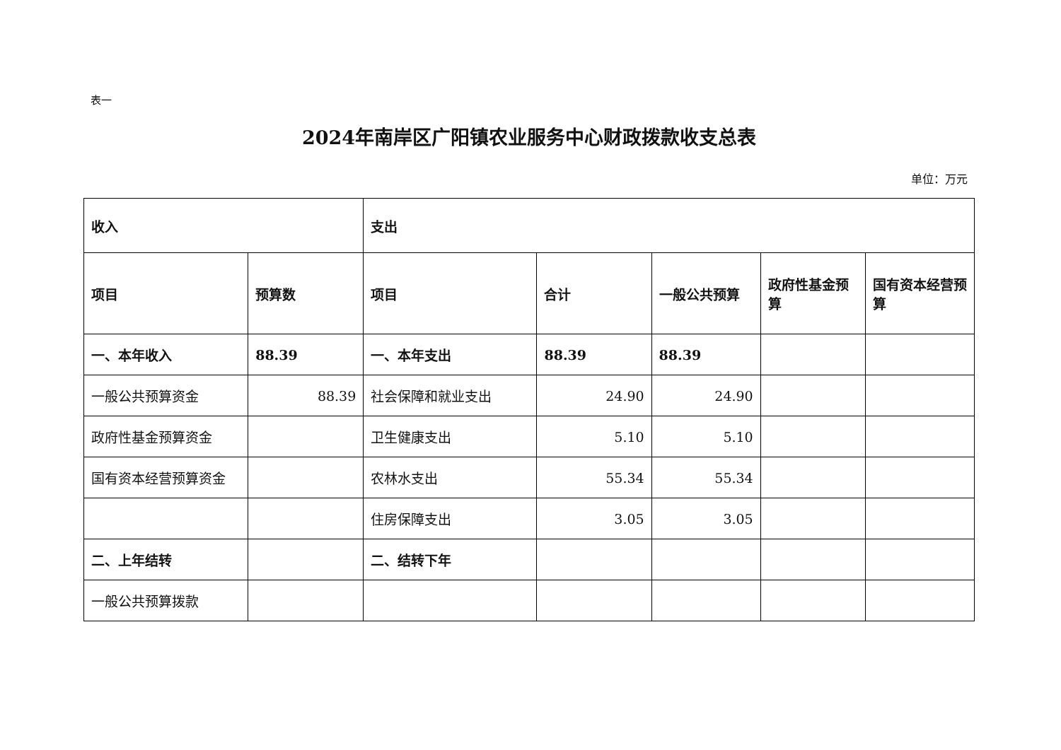表一
2024年南岸区广阳镇农业服务中心财政拨款收支总表
单位：万元
| 收入 | | 支出 | | | | |
| --- | --- | --- | --- | --- | --- | --- |
| 项目 | 预算数 | 项目 | 合计 | 一般公共预算 | 政府性基金预算 | 国有资本经营预算 |
| 一、本年收入 | 88.39 | 一、本年支出 | 88.39 | 88.39 | | |
| 一般公共预算资金 | 88.39 | 社会保障和就业支出 | 24.90 | 24.90 | | |
| 政府性基金预算资金 | | 卫生健康支出 | 5.10 | 5.10 | | |
| 国有资本经营预算资金 | | 农林水支出 | 55.34 | 55.34 | | |
| | | 住房保障支出 | 3.05 | 3.05 | | |
| 二、上年结转 | | 二、结转下年 | | | | |
| 一般公共预算拨款 | | | | | | |